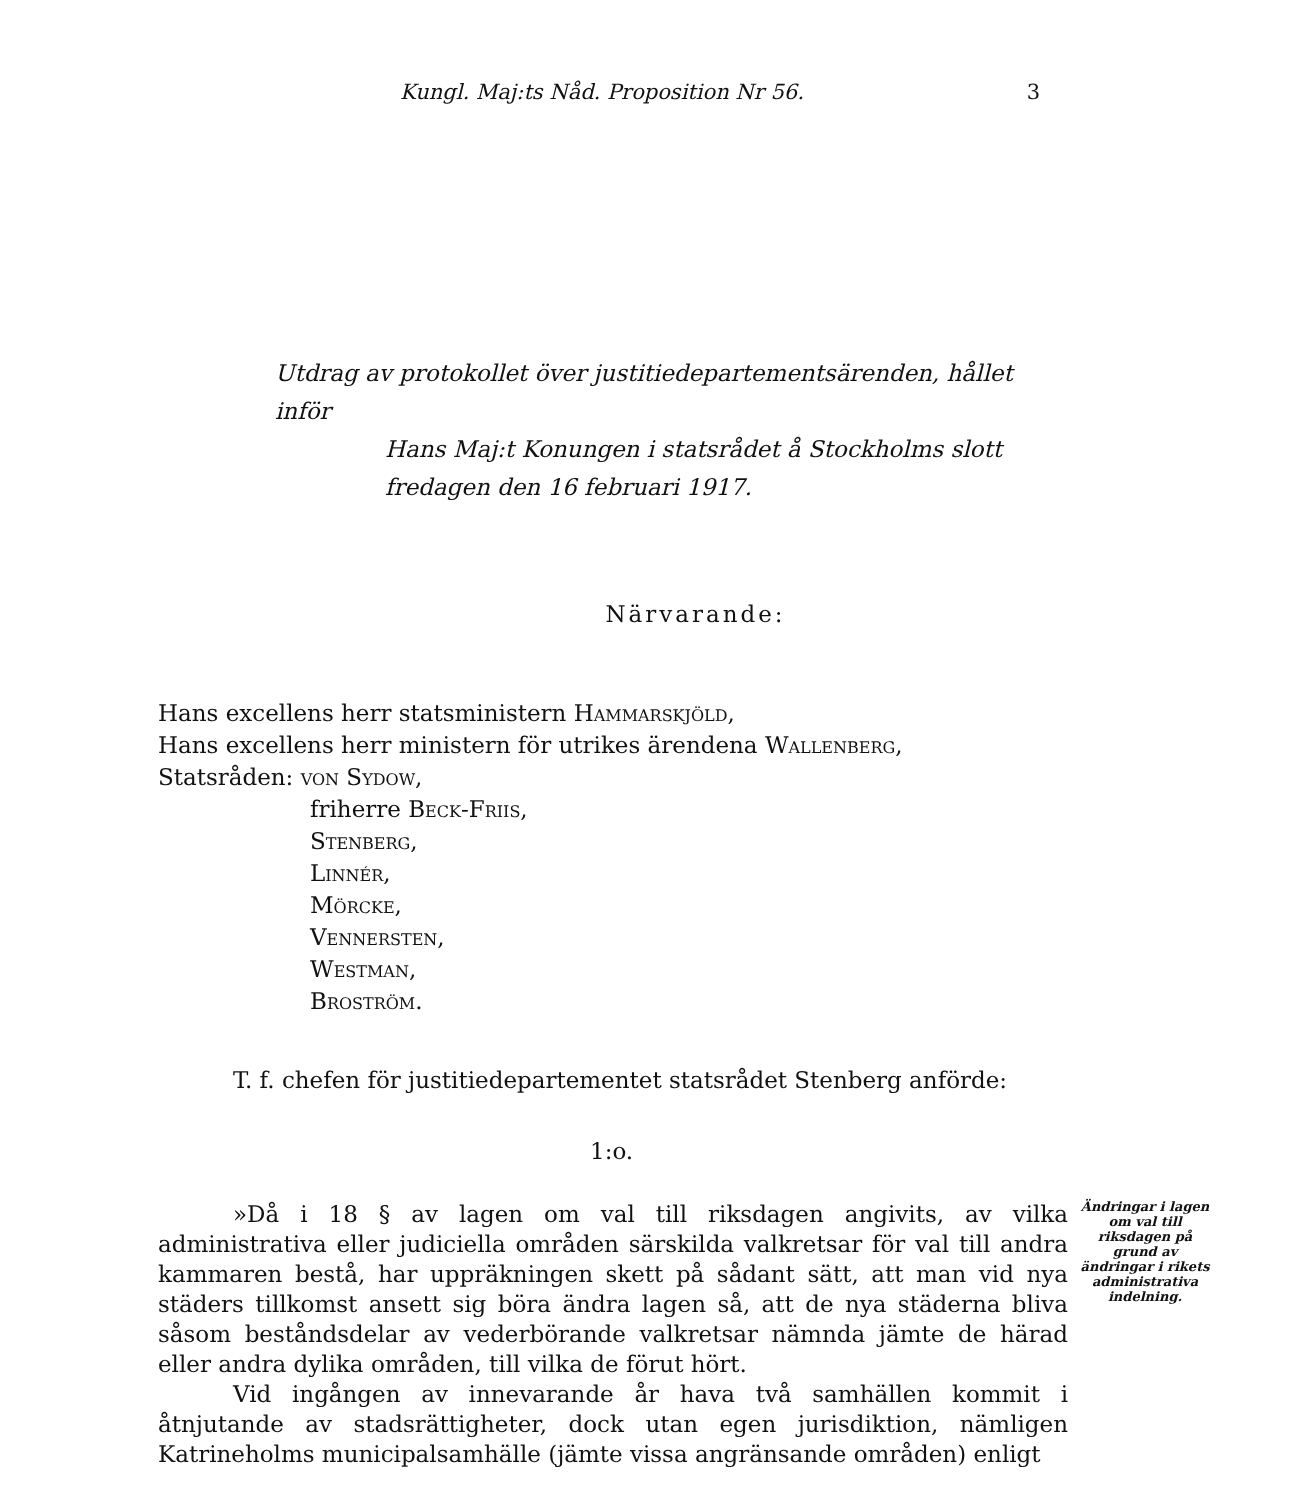Kungl. Maj:ts Nåd. Proposition Nr 56. 3
Utdrag av protokollet över justitiedepartementsärenden, hållet inför
Hans Maj:t Konungen i statsrådet å Stockholms slott
fredagen den 16 februari 1917.
Närvarande:
Hans excellens herr statsministern Hammarskjöld,
Hans excellens herr ministern för utrikes ärendena Wallenberg,
Statsråden: von Sydow,
friherre Beck-Friis,
Stenberg,
Linnér,
Mörcke,
Vennersten,
Westman,
Broström.
T. f. chefen för justitiedepartementet statsrådet Stenberg anförde:
1:o.
»Då i 18 § av lagen om val till riksdagen angivits, av vilka administrativa eller judiciella områden särskilda valkretsar för val till andra kammaren bestå, har uppräkningen skett på sådant sätt, att man vid nya städers tillkomst ansett sig böra ändra lagen så, att de nya städerna bliva såsom beståndsdelar av vederbörande valkretsar nämnda jämte de härad eller andra dylika områden, till vilka de förut hört.
Vid ingången av innevarande år hava två samhällen kommit i åtnjutande av stadsrättigheter, dock utan egen jurisdiktion, nämligen Katrineholms municipalsamhälle (jämte vissa angränsande områden) enligt
Ändringar i lagen om val till riksdagen på grund av ändringar i rikets administrativa indelning.